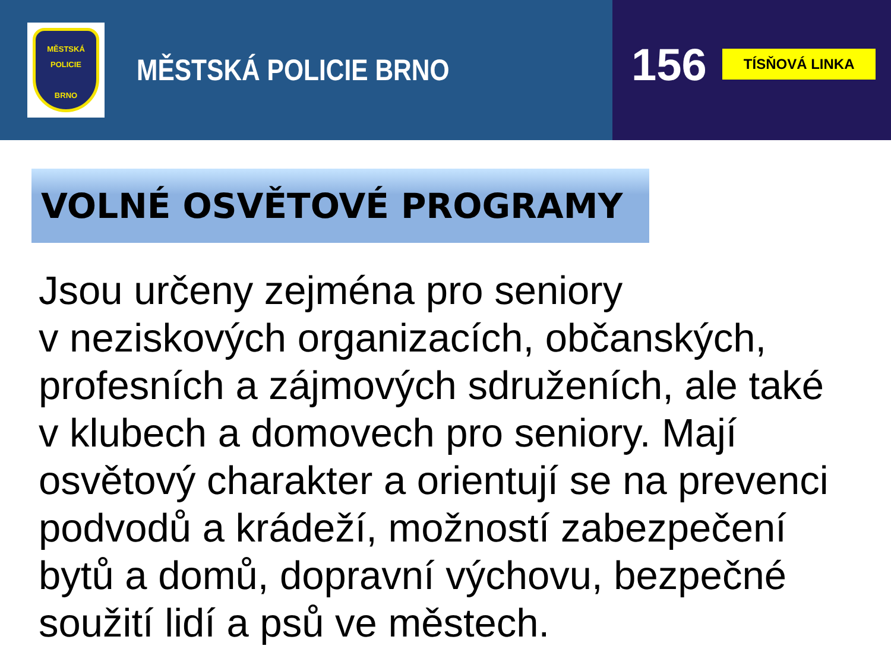MĚSTSKÁ
POLICIE
BRNO
MĚSTSKÁ POLICIE BRNO
156
TÍSŇOVÁ LINKA
VOLNÉ OSVĚTOVÉ PROGRAMY
Jsou určeny zejména pro seniory
v neziskových organizacích, občanských,
profesních a zájmových sdruženích, ale také
v klubech a domovech pro seniory. Mají
osvětový charakter a orientují se na prevenci
podvodů a krádeží, možností zabezpečení
bytů a domů, dopravní výchovu, bezpečné
soužití lidí a psů ve městech.